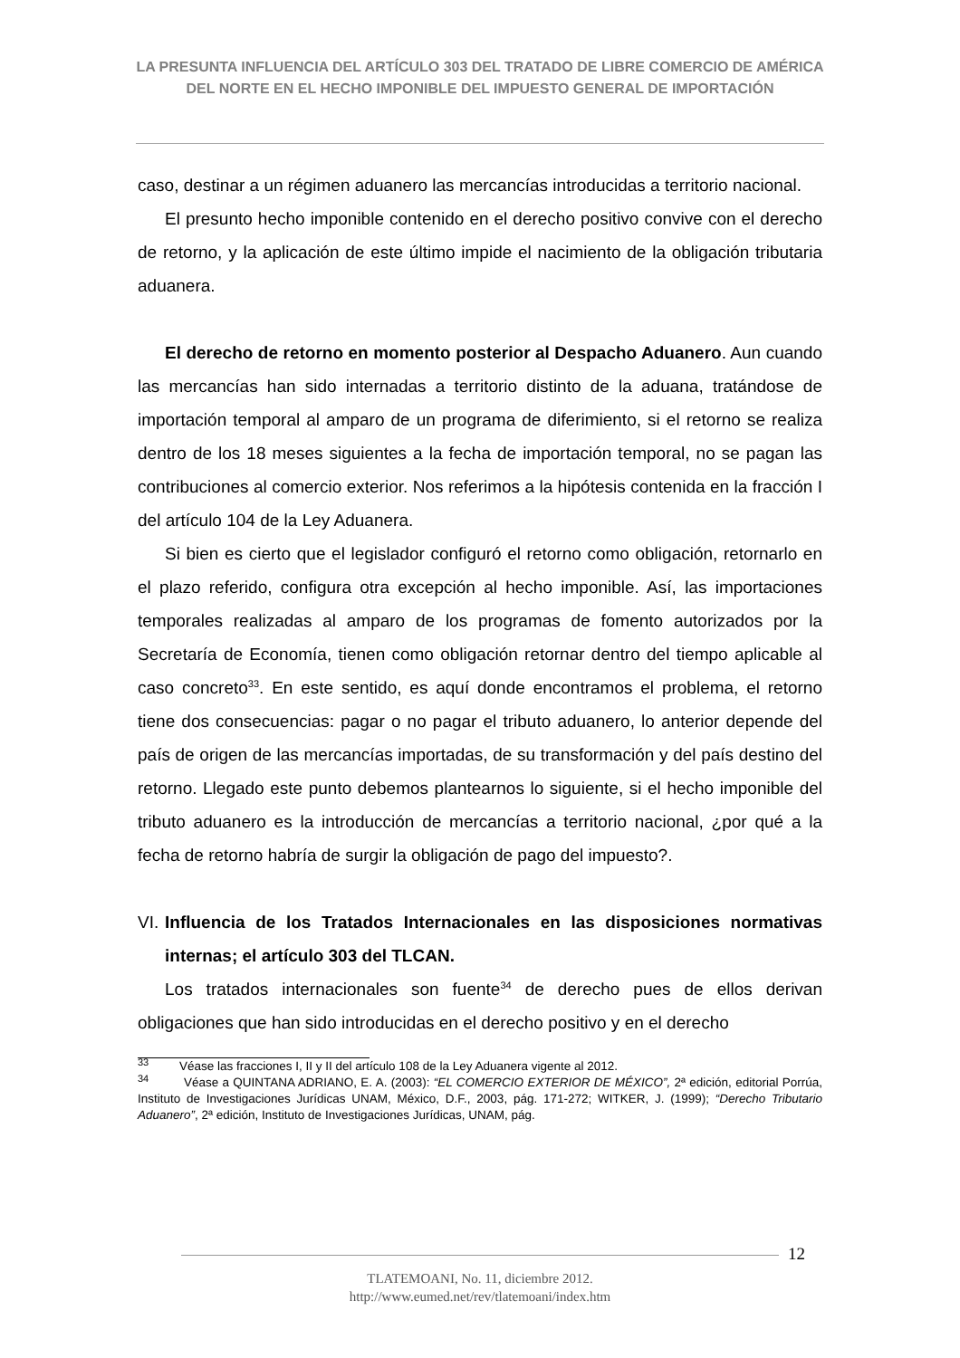LA PRESUNTA INFLUENCIA DEL ARTÍCULO 303 DEL TRATADO DE LIBRE COMERCIO DE AMÉRICA DEL NORTE EN EL HECHO IMPONIBLE DEL IMPUESTO GENERAL DE IMPORTACIÓN
caso, destinar a un régimen aduanero las mercancías introducidas a territorio nacional.
El presunto hecho imponible contenido en el derecho positivo convive con el derecho de retorno, y la aplicación de este último impide el nacimiento de la obligación tributaria aduanera.
El derecho de retorno en momento posterior al Despacho Aduanero. Aun cuando las mercancías han sido internadas a territorio distinto de la aduana, tratándose de importación temporal al amparo de un programa de diferimiento, si el retorno se realiza dentro de los 18 meses siguientes a la fecha de importación temporal, no se pagan las contribuciones al comercio exterior. Nos referimos a la hipótesis contenida en la fracción I del artículo 104 de la Ley Aduanera.
Si bien es cierto que el legislador configuró el retorno como obligación, retornarlo en el plazo referido, configura otra excepción al hecho imponible. Así, las importaciones temporales realizadas al amparo de los programas de fomento autorizados por la Secretaría de Economía, tienen como obligación retornar dentro del tiempo aplicable al caso concreto<sup>33</sup>. En este sentido, es aquí donde encontramos el problema, el retorno tiene dos consecuencias: pagar o no pagar el tributo aduanero, lo anterior depende del país de origen de las mercancías importadas, de su transformación y del país destino del retorno. Llegado este punto debemos plantearnos lo siguiente, si el hecho imponible del tributo aduanero es la introducción de mercancías a territorio nacional, ¿por qué a la fecha de retorno habría de surgir la obligación de pago del impuesto?.
VI. Influencia de los Tratados Internacionales en las disposiciones normativas internas; el artículo 303 del TLCAN.
Los tratados internacionales son fuente<sup>34</sup> de derecho pues de ellos derivan obligaciones que han sido introducidas en el derecho positivo y en el derecho
<sup>33</sup> Véase las fracciones I, II y II del artículo 108 de la Ley Aduanera vigente al 2012.
<sup>34</sup> Véase a QUINTANA ADRIANO, E. A. (2003): “EL COMERCIO EXTERIOR DE MÉXICO”, 2ª edición, editorial Porrúa, Instituto de Investigaciones Jurídicas UNAM, México, D.F., 2003, pág. 171-272; WITKER, J. (1999); “Derecho Tributario Aduanero”, 2ª edición, Instituto de Investigaciones Jurídicas, UNAM, pág.
12
TLATEMOANI, No. 11, diciembre 2012.
http://www.eumed.net/rev/tlatemoani/index.htm